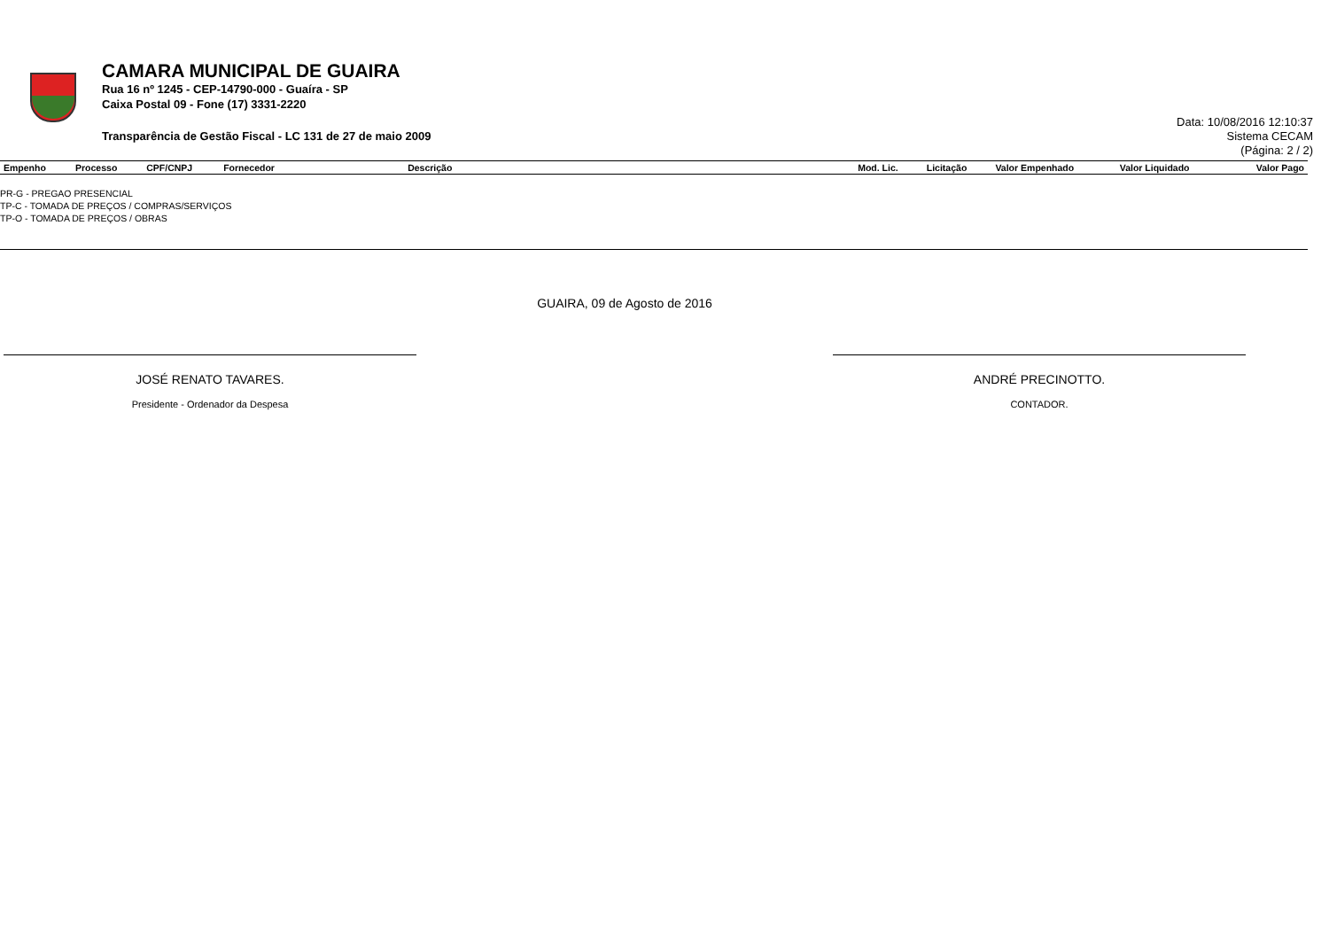CAMARA MUNICIPAL DE GUAIRA
Rua 16 nº 1245 - CEP-14790-000 - Guaíra - SP
Caixa Postal 09 - Fone (17) 3331-2220
Transparência de Gestão Fiscal - LC 131 de 27 de maio 2009
Data: 10/08/2016 12:10:37
Sistema CECAM
(Página: 2 / 2)
| Empenho | Processo | CPF/CNPJ | Fornecedor | Descrição | Mod. Lic. | Licitação | Valor Empenhado | Valor Liquidado | Valor Pago |
| --- | --- | --- | --- | --- | --- | --- | --- | --- | --- |
PR-G - PREGAO PRESENCIAL
TP-C - TOMADA DE PREÇOS / COMPRAS/SERVIÇOS
TP-O - TOMADA DE PREÇOS / OBRAS
GUAIRA, 09 de Agosto de 2016
JOSÉ RENATO TAVARES. ANDRÉ PRECINOTTO.
Presidente - Ordenador da Despesa CONTADOR.